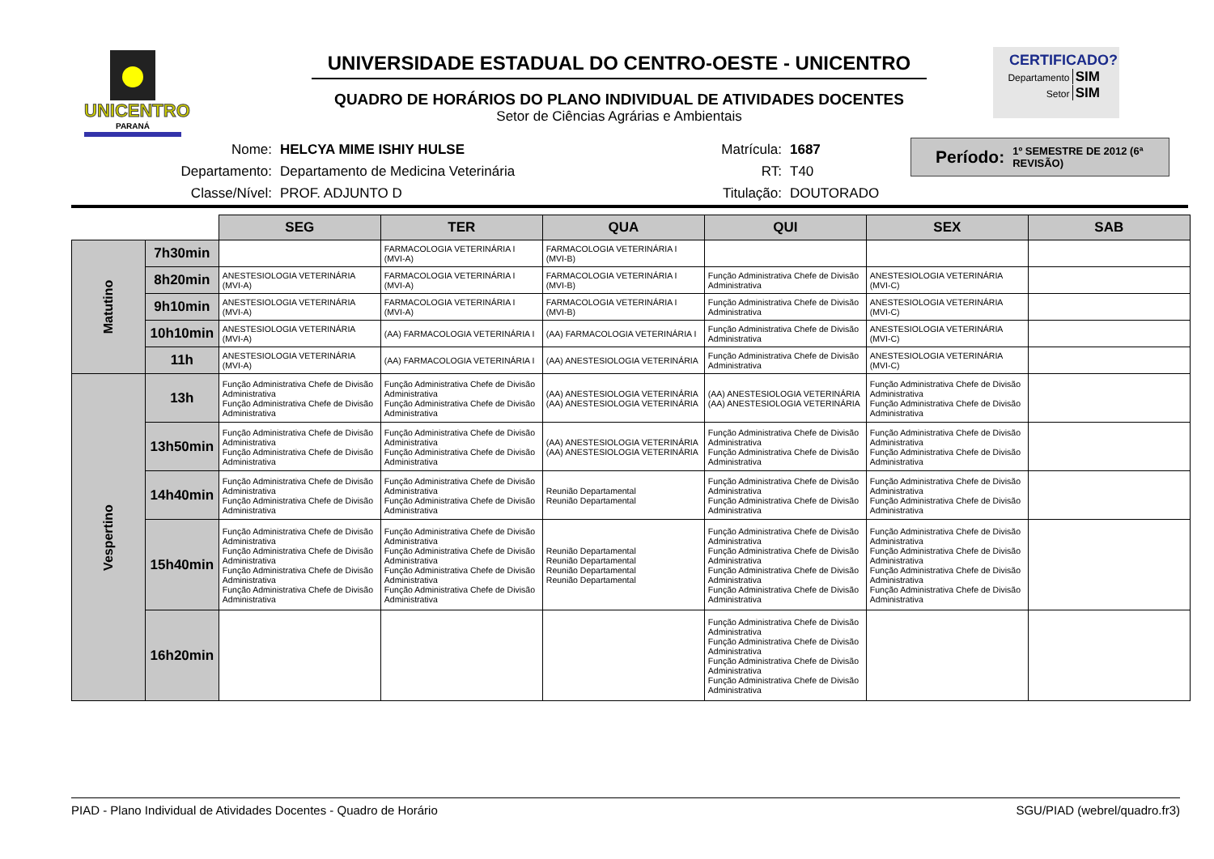UNICENTRO
PARANÁ
UNIVERSIDADE ESTADUAL DO CENTRO-OESTE - UNICENTRO
QUADRO DE HORÁRIOS DO PLANO INDIVIDUAL DE ATIVIDADES DOCENTES
Setor de Ciências Agrárias e Ambientais
CERTIFICADO?
Departamento SIM
Setor SIM
| Nome: | HELCYA MIME ISHIY HULSE | Matrícula: | 1687 |
| Departamento: | Departamento de Medicina Veterinária | RT: | T40 |
| Classe/Nível: | PROF. ADJUNTO D | Titulação: | DOUTORADO |
Período: 1º SEMESTRE DE 2012 (6ª REVISÃO)
| | | SEG | TER | QUA | QUI | SEX | SAB |
| Matutino | 7h30min | | FARMACOLOGIA VETERINÁRIA I (MVI-A) | FARMACOLOGIA VETERINÁRIA I (MVI-B) | | | |
| | 8h20min | ANESTESIOLOGIA VETERINÁRIA (MVI-A) | FARMACOLOGIA VETERINÁRIA I (MVI-A) | FARMACOLOGIA VETERINÁRIA I (MVI-B) | Função Administrativa Chefe de Divisão Administrativa | ANESTESIOLOGIA VETERINÁRIA (MVI-C) | |
| | 9h10min | ANESTESIOLOGIA VETERINÁRIA (MVI-A) | FARMACOLOGIA VETERINÁRIA I (MVI-A) | FARMACOLOGIA VETERINÁRIA I (MVI-B) | Função Administrativa Chefe de Divisão Administrativa | ANESTESIOLOGIA VETERINÁRIA (MVI-C) | |
| | 10h10min | ANESTESIOLOGIA VETERINÁRIA (MVI-A) | (AA) FARMACOLOGIA VETERINÁRIA I | (AA) FARMACOLOGIA VETERINÁRIA I | Função Administrativa Chefe de Divisão Administrativa | ANESTESIOLOGIA VETERINÁRIA (MVI-C) | |
| | 11h | ANESTESIOLOGIA VETERINÁRIA (MVI-A) | (AA) FARMACOLOGIA VETERINÁRIA I | (AA) ANESTESIOLOGIA VETERINÁRIA | Função Administrativa Chefe de Divisão Administrativa | ANESTESIOLOGIA VETERINÁRIA (MVI-C) | |
| Vespertino | 13h | Função Administrativa Chefe de Divisão Administrativa Função Administrativa Chefe de Divisão Administrativa | Função Administrativa Chefe de Divisão Administrativa Função Administrativa Chefe de Divisão Administrativa | (AA) ANESTESIOLOGIA VETERINÁRIA (AA) ANESTESIOLOGIA VETERINÁRIA | (AA) ANESTESIOLOGIA VETERINÁRIA (AA) ANESTESIOLOGIA VETERINÁRIA | Função Administrativa Chefe de Divisão Administrativa Função Administrativa Chefe de Divisão Administrativa | |
| | 13h50min | Função Administrativa Chefe de Divisão Administrativa Função Administrativa Chefe de Divisão Administrativa | Função Administrativa Chefe de Divisão Administrativa Função Administrativa Chefe de Divisão Administrativa | (AA) ANESTESIOLOGIA VETERINÁRIA (AA) ANESTESIOLOGIA VETERINÁRIA | Função Administrativa Chefe de Divisão Administrativa Função Administrativa Chefe de Divisão Administrativa | Função Administrativa Chefe de Divisão Administrativa Função Administrativa Chefe de Divisão Administrativa | |
| | 14h40min | Função Administrativa Chefe de Divisão Administrativa Função Administrativa Chefe de Divisão Administrativa | Função Administrativa Chefe de Divisão Administrativa Função Administrativa Chefe de Divisão Administrativa | Reunião Departamental Reunião Departamental | Função Administrativa Chefe de Divisão Administrativa Função Administrativa Chefe de Divisão Administrativa | Função Administrativa Chefe de Divisão Administrativa Função Administrativa Chefe de Divisão Administrativa | |
| | 15h40min | Função Administrativa Chefe de Divisão Administrativa Função Administrativa Chefe de Divisão Administrativa Função Administrativa Chefe de Divisão Administrativa Função Administrativa Chefe de Divisão Administrativa | Função Administrativa Chefe de Divisão Administrativa Função Administrativa Chefe de Divisão Administrativa Função Administrativa Chefe de Divisão Administrativa Função Administrativa Chefe de Divisão Administrativa | Reunião Departamental Reunião Departamental Reunião Departamental Reunião Departamental | Função Administrativa Chefe de Divisão Administrativa Função Administrativa Chefe de Divisão Administrativa Função Administrativa Chefe de Divisão Administrativa Função Administrativa Chefe de Divisão Administrativa | Função Administrativa Chefe de Divisão Administrativa Função Administrativa Chefe de Divisão Administrativa Função Administrativa Chefe de Divisão Administrativa Função Administrativa Chefe de Divisão Administrativa | |
| | 16h20min | | | | Função Administrativa Chefe de Divisão Administrativa Função Administrativa Chefe de Divisão Administrativa Função Administrativa Chefe de Divisão Administrativa Função Administrativa Chefe de Divisão Administrativa | | |
PIAD - Plano Individual de Atividades Docentes - Quadro de Horário SGU/PIAD (webrel/quadro.fr3)